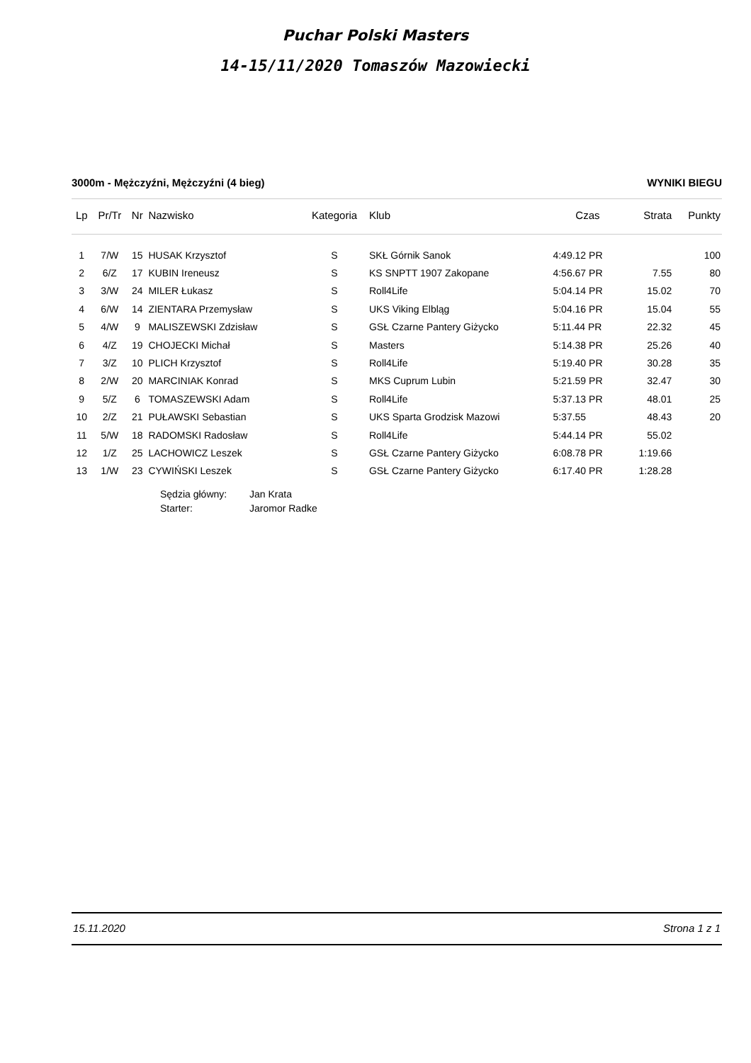Puchar Polski Masters
14-15/11/2020 Tomaszów Mazowiecki
3000m - Mężczyźni, Mężczyźni (4 bieg) WYNIKI BIEGU
| Lp | Pr/Tr | Nr | Nazwisko | Kategoria | Klub | Czas | Strata | Punkty |
| --- | --- | --- | --- | --- | --- | --- | --- | --- |
| 1 | 7/W | 15 | HUSAK Krzysztof | S | SKŁ Górnik Sanok | 4:49.12 PR | | 100 |
| 2 | 6/Z | 17 | KUBIN Ireneusz | S | KS SNPTT 1907 Zakopane | 4:56.67 PR | 7.55 | 80 |
| 3 | 3/W | 24 | MILER Łukasz | S | Roll4Life | 5:04.14 PR | 15.02 | 70 |
| 4 | 6/W | 14 | ZIENTARA Przemysław | S | UKS Viking Elbląg | 5:04.16 PR | 15.04 | 55 |
| 5 | 4/W | 9 | MALISZEWSKI Zdzisław | S | GSŁ Czarne Pantery Giżycko | 5:11.44 PR | 22.32 | 45 |
| 6 | 4/Z | 19 | CHOJECKI Michał | S | Masters | 5:14.38 PR | 25.26 | 40 |
| 7 | 3/Z | 10 | PLICH Krzysztof | S | Roll4Life | 5:19.40 PR | 30.28 | 35 |
| 8 | 2/W | 20 | MARCINIAK Konrad | S | MKS Cuprum Lubin | 5:21.59 PR | 32.47 | 30 |
| 9 | 5/Z | 6 | TOMASZEWSKI Adam | S | Roll4Life | 5:37.13 PR | 48.01 | 25 |
| 10 | 2/Z | 21 | PUŁAWSKI Sebastian | S | UKS Sparta Grodzisk Mazowi | 5:37.55 | 48.43 | 20 |
| 11 | 5/W | 18 | RADOMSKI Radosław | S | Roll4Life | 5:44.14 PR | 55.02 | |
| 12 | 1/Z | 25 | LACHOWICZ Leszek | S | GSŁ Czarne Pantery Giżycko | 6:08.78 PR | 1:19.66 | |
| 13 | 1/W | 23 | CYWIŃSKI Leszek | S | GSŁ Czarne Pantery Giżycko | 6:17.40 PR | 1:28.28 | |
Sędzia główny: Jan Krata
Starter: Jaromor Radke
15.11.2020 Strona 1 z 1